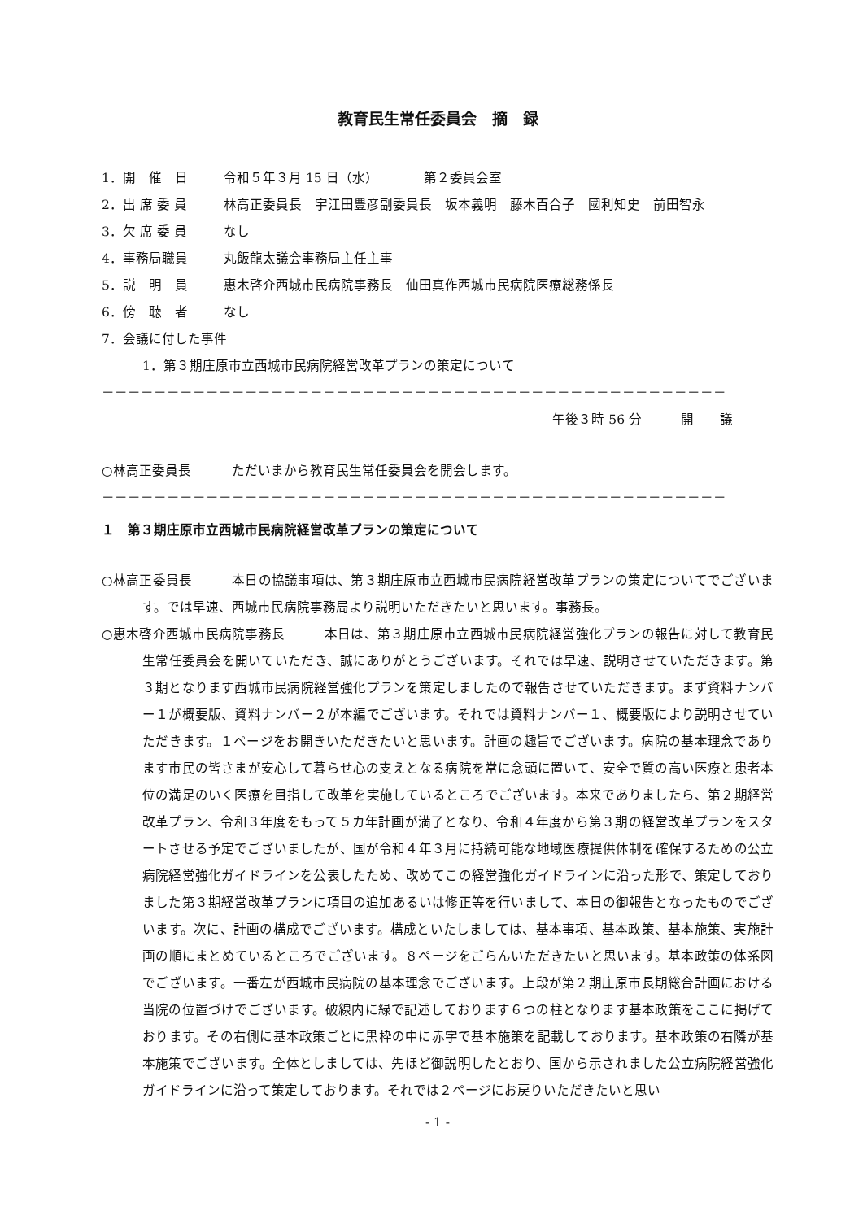教育民生常任委員会　摘　録
1．開　催　日 令和５年３月 15 日（水）　　　　第２委員会室
2．出 席 委 員 林高正委員長　宇江田豊彦副委員長　坂本義明　藤木百合子　國利知史　前田智永
3．欠 席 委 員 なし
4．事務局職員 丸飯龍太議会事務局主任主事
5．説　明　員 惠木啓介西城市民病院事務長　仙田真作西城市民病院医療総務係長
6．傍　聴　者 なし
7．会議に付した事件
1．第３期庄原市立西城市民病院経営改革プランの策定について
－－－－－－－－－－－－－－－－－－－－－－－－－－－－－－－－－－－－－－－－－－－－－－－－
午後３時 56 分　　　開　　議
○林高正委員長 ただいまから教育民生常任委員会を開会します。
－－－－－－－－－－－－－－－－－－－－－－－－－－－－－－－－－－－－－－－－－－－－－－－－
１　第３期庄原市立西城市民病院経営改革プランの策定について
○林高正委員長　　　本日の協議事項は、第３期庄原市立西城市民病院経営改革プランの策定についてでございます。では早速、西城市民病院事務局より説明いただきたいと思います。事務長。
○惠木啓介西城市民病院事務長　　　本日は、第３期庄原市立西城市民病院経営強化プランの報告に対して教育民生常任委員会を開いていただき、誠にありがとうございます。それでは早速、説明させていただきます。第３期となります西城市民病院経営強化プランを策定しましたので報告させていただきます。まず資料ナンバー１が概要版、資料ナンバー２が本編でございます。それでは資料ナンバー１、概要版により説明させていただきます。１ページをお開きいただきたいと思います。計画の趣旨でございます。病院の基本理念であります市民の皆さまが安心して暮らせ心の支えとなる病院を常に念頭に置いて、安全で質の高い医療と患者本位の満足のいく医療を目指して改革を実施しているところでございます。本来でありましたら、第２期経営改革プラン、令和３年度をもって５カ年計画が満了となり、令和４年度から第３期の経営改革プランをスタートさせる予定でございましたが、国が令和４年３月に持続可能な地域医療提供体制を確保するための公立病院経営強化ガイドラインを公表したため、改めてこの経営強化ガイドラインに沿った形で、策定しておりました第３期経営改革プランに項目の追加あるいは修正等を行いまして、本日の御報告となったものでございます。次に、計画の構成でございます。構成といたしましては、基本事項、基本政策、基本施策、実施計画の順にまとめているところでございます。８ページをごらんいただきたいと思います。基本政策の体系図でございます。一番左が西城市民病院の基本理念でございます。上段が第２期庄原市長期総合計画における当院の位置づけでございます。破線内に緑で記述しております６つの柱となります基本政策をここに掲げております。その右側に基本政策ごとに黒枠の中に赤字で基本施策を記載しております。基本政策の右隣が基本施策でございます。全体としましては、先ほど御説明したとおり、国から示されました公立病院経営強化ガイドラインに沿って策定しております。それでは２ページにお戻りいただきたいと思い
- 1 -